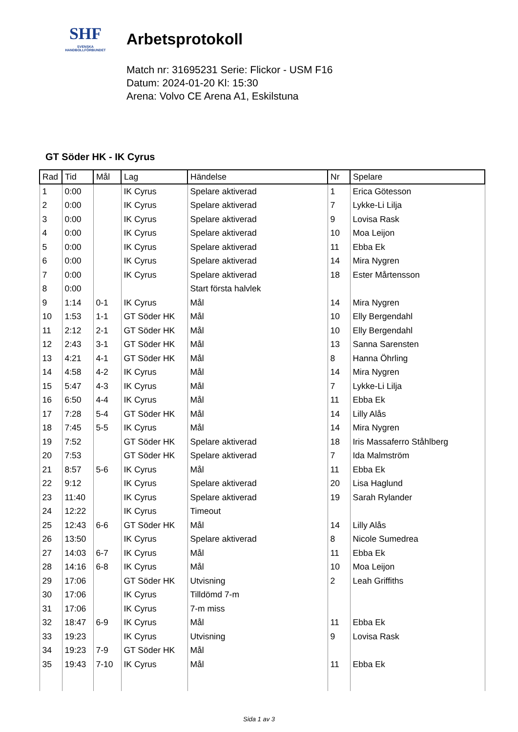SHF
SVENSKA
HANDBOLLFÖRBUNDET
Arbetsprotokoll
Match nr: 31695231 Serie: Flickor - USM F16
Datum: 2024-01-20 Kl: 15:30
Arena: Volvo CE Arena A1, Eskilstuna
GT Söder HK - IK Cyrus
| Rad | Tid | Mål | Lag | Händelse | Nr | Spelare |
| --- | --- | --- | --- | --- | --- | --- |
| 1 | 0:00 | | IK Cyrus | Spelare aktiverad | 1 | Erica Götesson |
| 2 | 0:00 | | IK Cyrus | Spelare aktiverad | 7 | Lykke-Li Lilja |
| 3 | 0:00 | | IK Cyrus | Spelare aktiverad | 9 | Lovisa Rask |
| 4 | 0:00 | | IK Cyrus | Spelare aktiverad | 10 | Moa Leijon |
| 5 | 0:00 | | IK Cyrus | Spelare aktiverad | 11 | Ebba Ek |
| 6 | 0:00 | | IK Cyrus | Spelare aktiverad | 14 | Mira Nygren |
| 7 | 0:00 | | IK Cyrus | Spelare aktiverad | 18 | Ester Mårtensson |
| 8 | 0:00 | | | Start första halvlek | | |
| 9 | 1:14 | 0-1 | IK Cyrus | Mål | 14 | Mira Nygren |
| 10 | 1:53 | 1-1 | GT Söder HK | Mål | 10 | Elly Bergendahl |
| 11 | 2:12 | 2-1 | GT Söder HK | Mål | 10 | Elly Bergendahl |
| 12 | 2:43 | 3-1 | GT Söder HK | Mål | 13 | Sanna Sarensten |
| 13 | 4:21 | 4-1 | GT Söder HK | Mål | 8 | Hanna Öhrling |
| 14 | 4:58 | 4-2 | IK Cyrus | Mål | 14 | Mira Nygren |
| 15 | 5:47 | 4-3 | IK Cyrus | Mål | 7 | Lykke-Li Lilja |
| 16 | 6:50 | 4-4 | IK Cyrus | Mål | 11 | Ebba Ek |
| 17 | 7:28 | 5-4 | GT Söder HK | Mål | 14 | Lilly Alås |
| 18 | 7:45 | 5-5 | IK Cyrus | Mål | 14 | Mira Nygren |
| 19 | 7:52 | | GT Söder HK | Spelare aktiverad | 18 | Iris Massaferro Ståhlberg |
| 20 | 7:53 | | GT Söder HK | Spelare aktiverad | 7 | Ida Malmström |
| 21 | 8:57 | 5-6 | IK Cyrus | Mål | 11 | Ebba Ek |
| 22 | 9:12 | | IK Cyrus | Spelare aktiverad | 20 | Lisa Haglund |
| 23 | 11:40 | | IK Cyrus | Spelare aktiverad | 19 | Sarah Rylander |
| 24 | 12:22 | | IK Cyrus | Timeout | | |
| 25 | 12:43 | 6-6 | GT Söder HK | Mål | 14 | Lilly Alås |
| 26 | 13:50 | | IK Cyrus | Spelare aktiverad | 8 | Nicole Sumedrea |
| 27 | 14:03 | 6-7 | IK Cyrus | Mål | 11 | Ebba Ek |
| 28 | 14:16 | 6-8 | IK Cyrus | Mål | 10 | Moa Leijon |
| 29 | 17:06 | | GT Söder HK | Utvisning | 2 | Leah Griffiths |
| 30 | 17:06 | | IK Cyrus | Tilldömd 7-m | | |
| 31 | 17:06 | | IK Cyrus | 7-m miss | | |
| 32 | 18:47 | 6-9 | IK Cyrus | Mål | 11 | Ebba Ek |
| 33 | 19:23 | | IK Cyrus | Utvisning | 9 | Lovisa Rask |
| 34 | 19:23 | 7-9 | GT Söder HK | Mål | | |
| 35 | 19:43 | 7-10 | IK Cyrus | Mål | 11 | Ebba Ek |
Sida 1 av 3